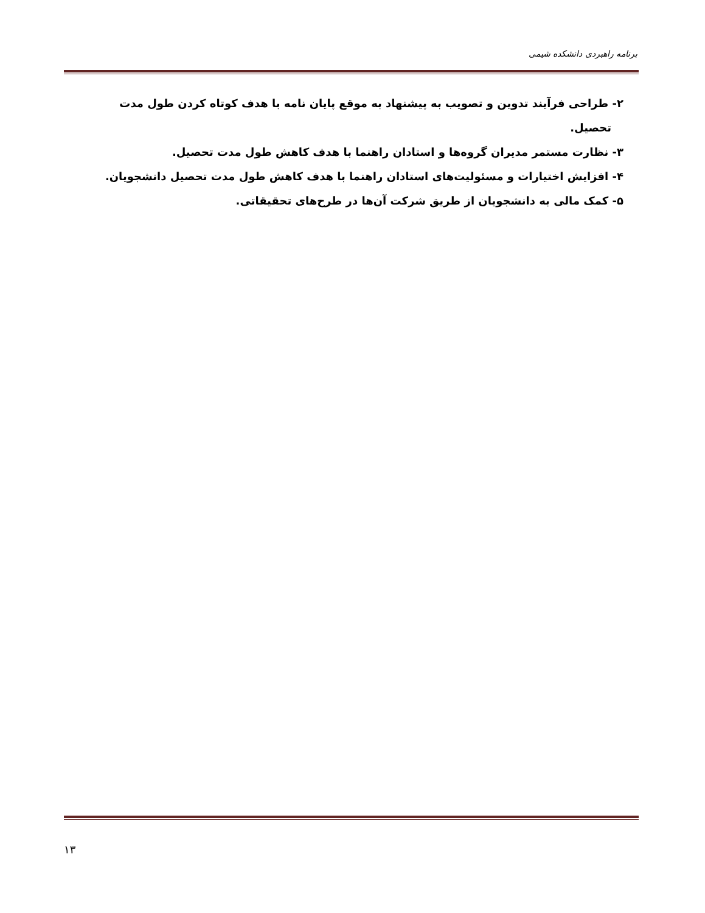برنامه راهبردی دانشکده شیمی
۲- طراحی فرآیند تدوین و تصویب به پیشنهاد به موقع پایان نامه با هدف کوتاه کردن طول مدت
تحصیل.
۳- نظارت مستمر مدیران گروه‌ها و استادان راهنما با هدف کاهش طول مدت تحصیل.
۴- افزایش اختیارات و مسئولیت‌های استادان راهنما با هدف کاهش طول مدت تحصیل دانشجویان.
۵- کمک مالی به دانشجویان از طریق شرکت آن‌ها در طرح‌های تحقیقاتی.
۱۳